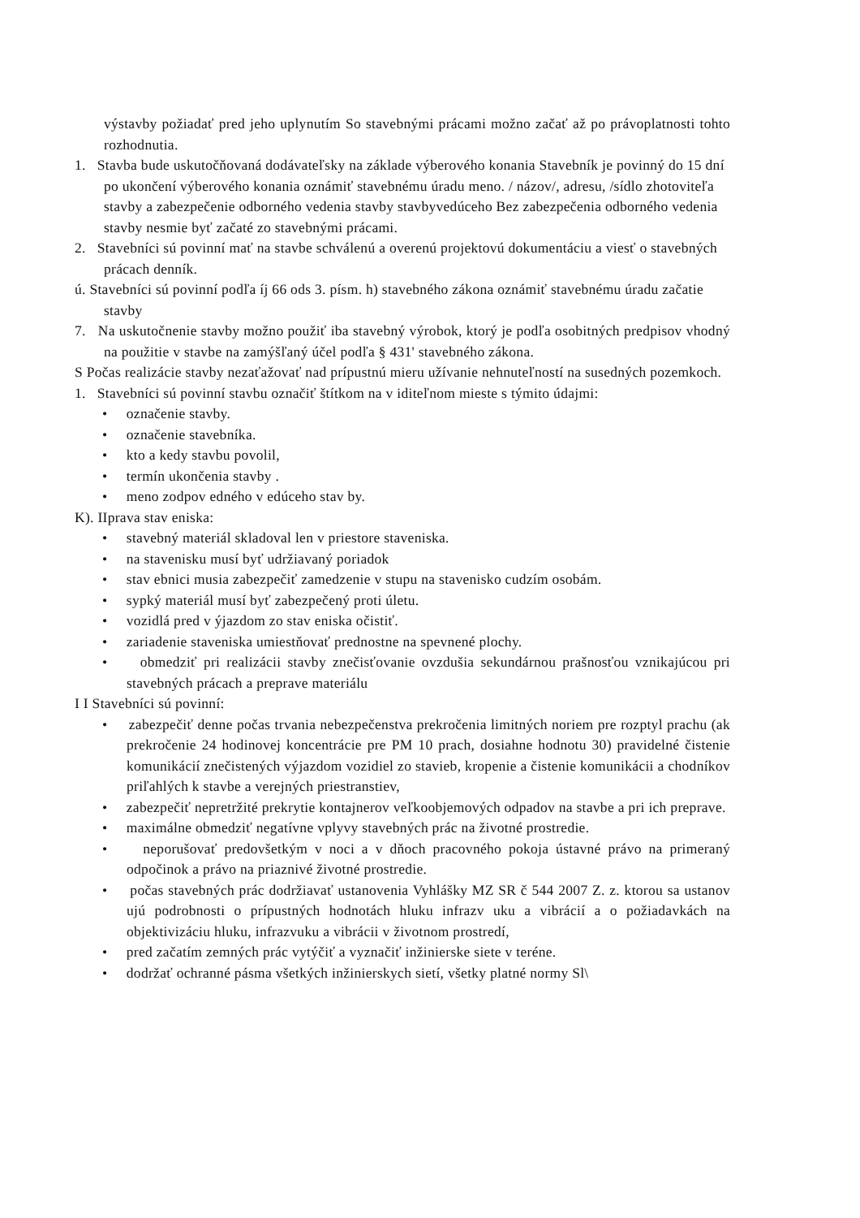výstavby požiadať pred jeho uplynutím So stavebnými prácami možno začať až po právoplatnosti tohto rozhodnutia.
1. Stavba bude uskutočňovaná dodávateľsky na základe výberového konania Stavebník je povinný do 15 dní po ukončení výberového konania oznámiť stavebnému úradu meno. / názov/, adresu, /sídlo zhotoviteľa stavby a zabezpečenie odborného vedenia stavby stavbyvedúceho Bez zabezpečenia odborného vedenia stavby nesmie byť začaté zo stavebnými prácami.
2. Stavebníci sú povinní mať na stavbe schválenú a overenú projektovú dokumentáciu a viesť o stavebných prácach denník.
ú. Stavebníci sú povinní podľa íj 66 ods 3. písm. h) stavebného zákona oznámiť stavebnému úradu začatie stavby
7. Na uskutočnenie stavby možno použiť iba stavebný výrobok, ktorý je podľa osobitných predpisov vhodný na použitie v stavbe na zamýšľaný účel podľa § 431' stavebného zákona.
S Počas realizácie stavby nezaťažovať nad prípustnú mieru užívanie nehnuteľností na susedných pozemkoch.
1. Stavebníci sú povinní stavbu označiť štítkom na v iditeľnom mieste s týmito údajmi:
• označenie stavby.
• označenie stavebníka.
• kto a kedy stavbu povolil,
• termín ukončenia stavby .
• meno zodpov edného v edúceho stav by.
K). IIprava stav eniska:
• stavebný materiál skladoval len v priestore staveniska.
• na stavenisku musí byť udržiavaný poriadok
• stav ebnici musia zabezpečiť zamedzenie v stupu na stavenisko cudzím osobám.
• sypký materiál musí byť zabezpečený proti úletu.
• vozidlá pred v ýjazdom zo stav eniska očistiť.
• zariadenie staveniska umiestňovať prednostne na spevnené plochy.
• obmedziť pri realizácii stavby znečisťovanie ovzdušia sekundárnou prašnosťou vznikajúcou pri stavebných prácach a preprave materiálu
I I Stavebníci sú povinní:
• zabezpečiť denne počas trvania nebezpečenstva prekročenia limitných noriem pre rozptyl prachu (ak prekročenie 24 hodinovej koncentrácie pre PM 10 prach, dosiahne hodnotu 30) pravidelné čistenie komunikácií znečistených výjazdom vozidiel zo stavieb, kropenie a čistenie komunikácii a chodníkov priľahlých k stavbe a verejných priestranstiev,
• zabezpečiť nepretržité prekrytie kontajnerov veľkoobjemových odpadov na stavbe a pri ich preprave.
• maximálne obmedziť negatívne vplyvy stavebných prác na životné prostredie.
• neporušovať predovšetkým v noci a v dňoch pracovného pokoja ústavné právo na primeraný odpočinok a právo na priaznivé životné prostredie.
• počas stavebných prác dodržiavať ustanovenia Vyhlášky MZ SR č 544 2007 Z. z. ktorou sa ustanov ujú podrobnosti o prípustných hodnotách hluku infrazv uku a vibrácií a o požiadavkách na objektivizáciu hluku, infrazvuku a vibrácii v životnom prostredí,
• pred začatím zemných prác vytýčiť a vyznačiť inžinierske siete v teréne.
• dodržať ochranné pásma všetkých inžinierskych sietí, všetky platné normy Sl\